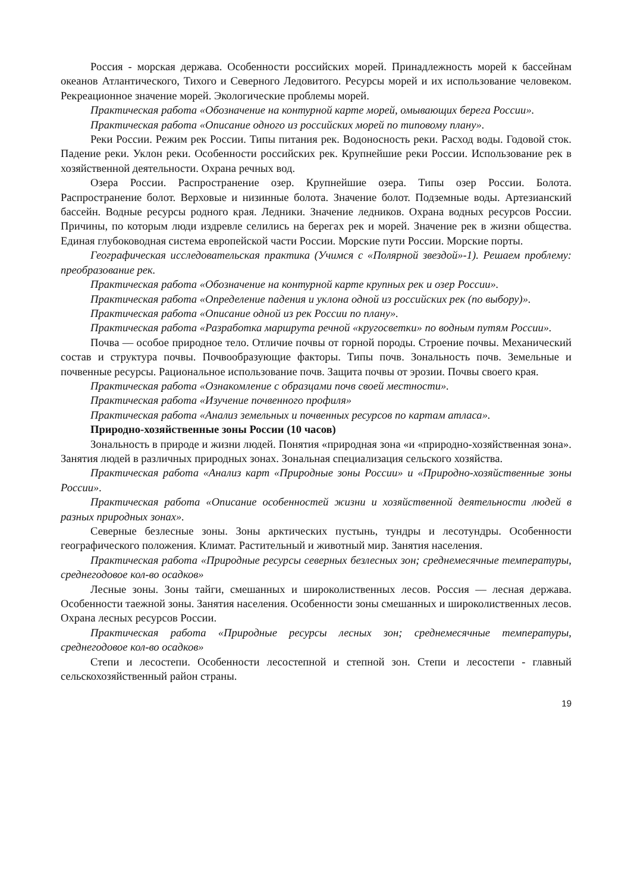Россия - морская держава. Особенности российских морей. Принадлежность морей к бассейнам океанов Атлантического, Тихого и Северного Ледовитого. Ресурсы морей и их использование человеком. Рекреационное значение морей. Экологические проблемы морей.
Практическая работа «Обозначение на контурной карте морей, омывающих берега России».
Практическая работа «Описание одного из российских морей по типовому плану».
Реки России. Режим рек России. Типы питания рек. Водоносность реки. Расход воды. Годовой сток. Падение реки. Уклон реки. Особенности российских рек. Крупнейшие реки России. Использование рек в хозяйственной деятельности. Охрана речных вод.
Озера России. Распространение озер. Крупнейшие озера. Типы озер России. Болота. Распространение болот. Верховые и низинные болота. Значение болот. Подземные воды. Артезианский бассейн. Водные ресурсы родного края. Ледники. Значение ледников. Охрана водных ресурсов России. Причины, по которым люди издревле селились на берегах рек и морей. Значение рек в жизни общества. Единая глубоководная система европейской части России. Морские пути России. Морские порты.
Географическая исследовательская практика (Учимся с «Полярной звездой»-1). Решаем проблему: преобразование рек.
Практическая работа «Обозначение на контурной карте крупных рек и озер России».
Практическая работа «Определение падения и уклона одной из российских рек (по выбору)».
Практическая работа «Описание одной из рек России по плану».
Практическая работа «Разработка маршрута речной «кругосветки» по водным путям России».
Почва — особое природное тело. Отличие почвы от горной породы. Строение почвы. Механический состав и структура почвы. Почвообразующие факторы. Типы почв. Зональность почв. Земельные и почвенные ресурсы. Рациональное использование почв. Защита почвы от эрозии. Почвы своего края.
Практическая работа «Ознакомление с образцами почв своей местности».
Практическая работа «Изучение почвенного профиля»
Практическая работа «Анализ земельных и почвенных ресурсов по картам атласа».
Природно-хозяйственные зоны России (10 часов)
Зональность в природе и жизни людей. Понятия «природная зона «и «природно-хозяйственная зона». Занятия людей в различных природных зонах. Зональная специализация сельского хозяйства.
Практическая работа «Анализ карт «Природные зоны России» и «Природно-хозяйственные зоны России».
Практическая работа «Описание особенностей жизни и хозяйственной деятельности людей в разных природных зонах».
Северные безлесные зоны. Зоны арктических пустынь, тундры и лесотундры. Особенности географического положения. Климат. Растительный и животный мир. Занятия населения.
Практическая работа «Природные ресурсы северных безлесных зон; среднемесячные температуры, среднегодовое кол-во осадков»
Лесные зоны. Зоны тайги, смешанных и широколиственных лесов. Россия — лесная держава. Особенности таежной зоны. Занятия населения. Особенности зоны смешанных и широколиственных лесов. Охрана лесных ресурсов России.
Практическая работа «Природные ресурсы лесных зон; среднемесячные температуры, среднегодовое кол-во осадков»
Степи и лесостепи. Особенности лесостепной и степной зон. Степи и лесостепи - главный сельскохозяйственный район страны.
19